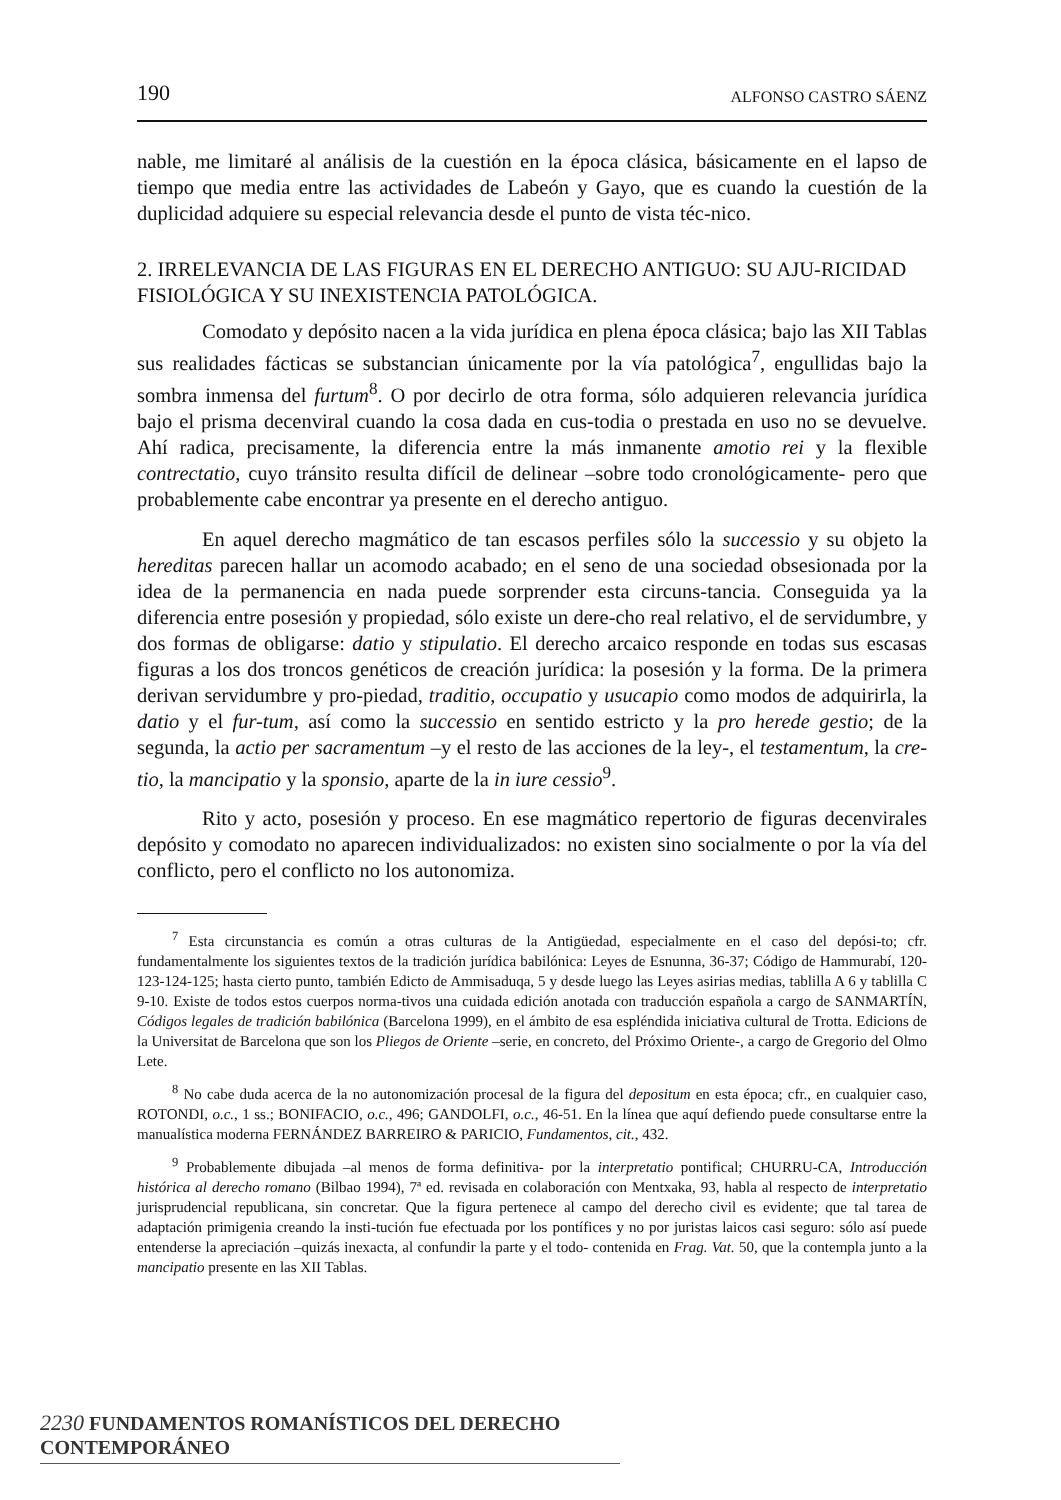190 ALFONSO CASTRO SÁENZ
nable, me limitaré al análisis de la cuestión en la época clásica, básicamente en el lapso de tiempo que media entre las actividades de Labeón y Gayo, que es cuando la cuestión de la duplicidad adquiere su especial relevancia desde el punto de vista téc-nico.
2. IRRELEVANCIA DE LAS FIGURAS EN EL DERECHO ANTIGUO: SU AJU-RICIDAD FISIOLÓGICA Y SU INEXISTENCIA PATOLÓGICA.
Comodato y depósito nacen a la vida jurídica en plena época clásica; bajo las XII Tablas sus realidades fácticas se substancian únicamente por la vía patológica<sup>7</sup>, engullidas bajo la sombra inmensa del furtum<sup>8</sup>. O por decirlo de otra forma, sólo adquieren relevancia jurídica bajo el prisma decenviral cuando la cosa dada en cus-todia o prestada en uso no se devuelve. Ahí radica, precisamente, la diferencia entre la más inmanente amotio rei y la flexible contrectatio, cuyo tránsito resulta difícil de delinear –sobre todo cronológicamente- pero que probablemente cabe encontrar ya presente en el derecho antiguo.
En aquel derecho magmático de tan escasos perfiles sólo la successio y su objeto la hereditas parecen hallar un acomodo acabado; en el seno de una sociedad obsesionada por la idea de la permanencia en nada puede sorprender esta circuns-tancia. Conseguida ya la diferencia entre posesión y propiedad, sólo existe un dere-cho real relativo, el de servidumbre, y dos formas de obligarse: datio y stipulatio. El derecho arcaico responde en todas sus escasas figuras a los dos troncos genéticos de creación jurídica: la posesión y la forma. De la primera derivan servidumbre y pro-piedad, traditio, occupatio y usucapio como modos de adquirirla, la datio y el fur-tum, así como la successio en sentido estricto y la pro herede gestio; de la segunda, la actio per sacramentum –y el resto de las acciones de la ley-, el testamentum, la cre-tio, la mancipatio y la sponsio, aparte de la in iure cessio<sup>9</sup>.
Rito y acto, posesión y proceso. En ese magmático repertorio de figuras decenvirales depósito y comodato no aparecen individualizados: no existen sino socialmente o por la vía del conflicto, pero el conflicto no los autonomiza.
<sup>7</sup> Esta circunstancia es común a otras culturas de la Antigüedad, especialmente en el caso del depósi-to; cfr. fundamentalmente los siguientes textos de la tradición jurídica babilónica: Leyes de Esnunna, 36-37; Código de Hammurabí, 120-123-124-125; hasta cierto punto, también Edicto de Ammisaduqa, 5 y desde luego las Leyes asirias medias, tablilla A 6 y tablilla C 9-10. Existe de todos estos cuerpos norma-tivos una cuidada edición anotada con traducción española a cargo de SANMARTÍN, Códigos legales de tradición babilónica (Barcelona 1999), en el ámbito de esa espléndida iniciativa cultural de Trotta. Edicions de la Universitat de Barcelona que son los Pliegos de Oriente –serie, en concreto, del Próximo Oriente-, a cargo de Gregorio del Olmo Lete.
<sup>8</sup> No cabe duda acerca de la no autonomización procesal de la figura del depositum en esta época; cfr., en cualquier caso, ROTONDI, o.c., 1 ss.; BONIFACIO, o.c., 496; GANDOLFI, o.c., 46-51. En la línea que aquí defiendo puede consultarse entre la manualística moderna FERNÁNDEZ BARREIRO & PARICIO, Fundamentos, cit., 432.
<sup>9</sup> Probablemente dibujada –al menos de forma definitiva- por la interpretatio pontifical; CHURRU-CA, Introducción histórica al derecho romano (Bilbao 1994), 7ª ed. revisada en colaboración con Mentxaka, 93, habla al respecto de interpretatio jurisprudencial republicana, sin concretar. Que la figura pertenece al campo del derecho civil es evidente; que tal tarea de adaptación primigenia creando la insti-tución fue efectuada por los pontífices y no por juristas laicos casi seguro: sólo así puede entenderse la apreciación –quizás inexacta, al confundir la parte y el todo- contenida en Frag. Vat. 50, que la contempla junto a la mancipatio presente en las XII Tablas.
2230 FUNDAMENTOS ROMANÍSTICOS DEL DERECHO CONTEMPORÁNEO